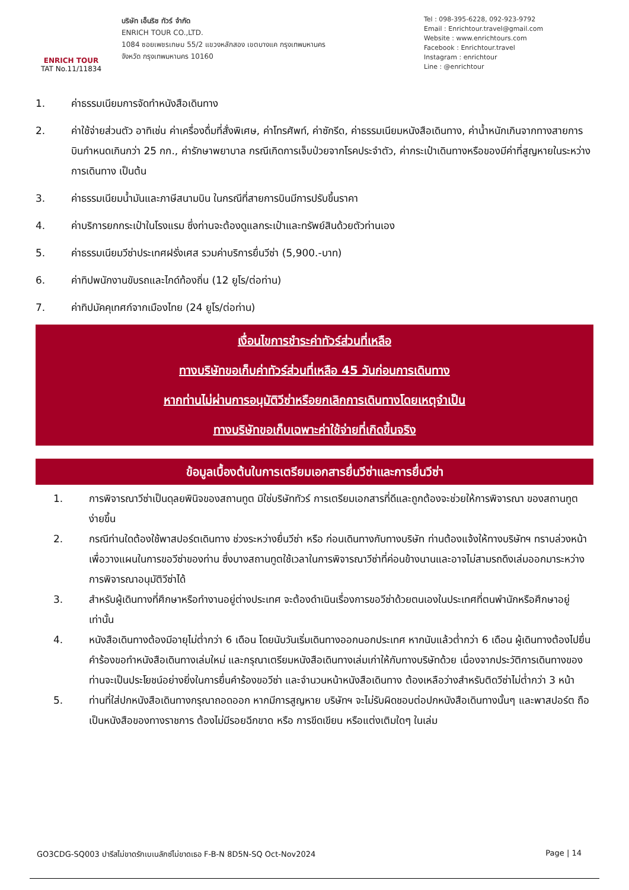ENRICH TOUR
TAT No.11/11834
บริษัท เอ็นริช ทัวร์ จำกัด
ENRICH TOUR CO.,LTD.
1084 ซอยเพชรเกษม 55/2 แขวงหลักสอง เขตบางแค กรุงเทพมหานคร
จังหวัด กรุงเทพมหานคร 10160
Tel : 098-395-6228, 092-923-9792
Email : Enrichtour.travel@gmail.com
Website : www.enrichtours.com
Facebook : Enrichtour.travel
Instagram : enrichtour
Line : @enrichtour
1. ค่าธรรมเนียมการจัดทำหนังสือเดินทาง
2. ค่าใช้จ่ายส่วนตัว อาทิเช่น ค่าเครื่องดื่มที่สั่งพิเศษ, ค่าโทรศัพท์, ค่าซักรีด, ค่าธรรมเนียมหนังสือเดินทาง, ค่าน้ำหนักเกินจากทางสายการบินกำหนดเกินกว่า 25 กก., ค่ารักษาพยาบาล กรณีเกิดการเจ็บป่วยจากโรคประจำตัว, ค่ากระเป๋าเดินทางหรือของมีค่าที่สูญหายในระหว่างการเดินทาง เป็นต้น
3. ค่าธรรมเนียมน้ำมันและภาษีสนามบิน ในกรณีที่สายการบินมีการปรับขึ้นราคา
4. ค่าบริการยกกระเป๋าในโรงแรม ซึ่งท่านจะต้องดูแลกระเป๋าและทรัพย์สินด้วยตัวท่านเอง
5. ค่าธรรมเนียมวีซ่าประเทศฝรั่งเศส รวมค่าบริการยื่นวีซ่า (5,900.-บาท)
6. ค่าทิปพนักงานขับรถและไกด์ท้องถิ่น (12 ยูโร/ต่อท่าน)
7. ค่าทิปมัคคุเทศก์จากเมืองไทย (24 ยูโร/ต่อท่าน)
เงื่อนไขการชำระค่าทัวร์ส่วนที่เหลือ
ทางบริษัทขอเก็บค่าทัวร์ส่วนที่เหลือ 45 วันก่อนการเดินทาง
หากท่านไม่ผ่านการอนุมัติวีซ่าหรือยกเลิกการเดินทางโดยเหตุจำเป็น
ทางบริษัทขอเก็บเฉพาะค่าใช้จ่ายที่เกิดขึ้นจริง
ข้อมูลเบื้องต้นในการเตรียมเอกสารยื่นวีซ่าและการยื่นวีซ่า
1. การพิจารณาวีซ่าเป็นดุลยพินิจของสถานทูต มิใช่บริษัททัวร์ การเตรียมเอกสารที่ดีและถูกต้องจะช่วยให้การพิจารณา ของสถานทูตง่ายขึ้น
2. กรณีท่านใดต้องใช้พาสปอร์ตเดินทาง ช่วงระหว่างยื่นวีซ่า หรือ ก่อนเดินทางกับทางบริษัท ท่านต้องแจ้งให้ทางบริษัทฯ ทราบล่วงหน้าเพื่อวางแผนในการขอวีซ่าของท่าน ซึ่งบางสถานทูตใช้เวลาในการพิจารณาวีซ่าที่ค่อนข้างนานและอาจไม่สามรถดึงเล่มออกมาระหว่างการพิจารณาอนุมัติวีซ่าได้
3. สำหรับผู้เดินทางที่ศึกษาหรือทำงานอยู่ต่างประเทศ จะต้องดำเนินเรื่องการขอวีซ่าด้วยตนเองในประเทศที่ตนพำนักหรือศึกษาอยู่เท่านั้น
4. หนังสือเดินทางต้องมีอายุไม่ต่ำกว่า 6 เดือน โดยนับวันเริ่มเดินทางออกนอกประเทศ หากนับแล้วต่ำกว่า 6 เดือน ผู้เดินทางต้องไปยื่นคำร้องขอทำหนังสือเดินทางเล่มใหม่ และกรุณาเตรียมหนังสือเดินทางเล่มเก่าให้กับทางบริษัทด้วย เนื่องจากประวัติการเดินทางของท่านจะเป็นประโยชน์อย่างยิ่งในการยื่นคำร้องขอวีซ่า และจำนวนหน้าหนังสือเดินทาง ต้องเหลือว่างสำหรับติดวีซ่าไม่ต่ำกว่า 3 หน้า
5. ท่านที่ใส่ปกหนังสือเดินทางกรุณาถอดออก หากมีการสูญหาย บริษัทฯ จะไม่รับผิดชอบต่อปกหนังสือเดินทางนั้นๆ และพาสปอร์ต ถือเป็นหนังสือของทางราชการ ต้องไม่มีรอยฉีกขาด หรือ การขีดเขียน หรือแต่งเติมใดๆ ในเล่ม
GO3CDG-SQ003 ปารีสไม่ขาดรักเบเนลักซ์ไม่ขาดเธอ F-B-N 8D5N-SQ Oct-Nov2024 Page | 14